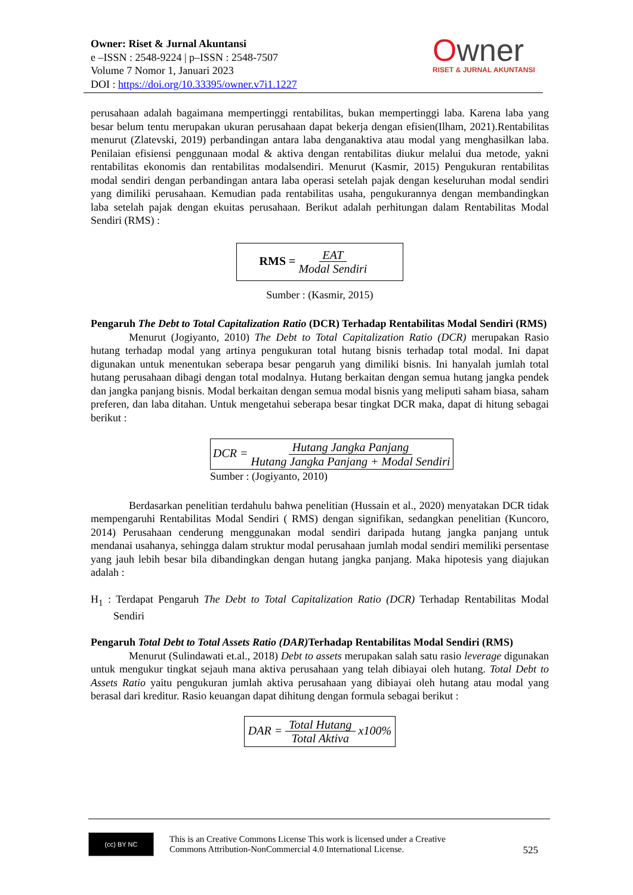Owner: Riset & Jurnal Akuntansi
e –ISSN : 2548-9224 | p–ISSN : 2548-7507
Volume 7 Nomor 1, Januari 2023
DOI : https://doi.org/10.33395/owner.v7i1.1227
Owner
RISET & JURNAL AKUNTANSI
perusahaan adalah bagaimana mempertinggi rentabilitas, bukan mempertinggi laba. Karena laba yang besar belum tentu merupakan ukuran perusahaan dapat bekerja dengan efisien(Ilham, 2021).Rentabilitas menurut (Zlatevski, 2019) perbandingan antara laba denganaktiva atau modal yang menghasilkan laba. Penilaian efisiensi penggunaan modal & aktiva dengan rentabilitas diukur melalui dua metode, yakni rentabilitas ekonomis dan rentabilitas modalsendiri. Menurut (Kasmir, 2015) Pengukuran rentabilitas modal sendiri dengan perbandingan antara laba operasi setelah pajak dengan keseluruhan modal sendiri yang dimiliki perusahaan. Kemudian pada rentabilitas usaha, pengukurannya dengan membandingkan laba setelah pajak dengan ekuitas perusahaan. Berikut adalah perhitungan dalam Rentabilitas Modal Sendiri (RMS) :
RMS = EAT Modal Sendiri
Sumber : (Kasmir, 2015)
Pengaruh The Debt to Total Capitalization Ratio (DCR) Terhadap Rentabilitas Modal Sendiri (RMS)
Menurut (Jogiyanto, 2010) The Debt to Total Capitalization Ratio (DCR) merupakan Rasio hutang terhadap modal yang artinya pengukuran total hutang bisnis terhadap total modal. Ini dapat digunakan untuk menentukan seberapa besar pengaruh yang dimiliki bisnis. Ini hanyalah jumlah total hutang perusahaan dibagi dengan total modalnya. Hutang berkaitan dengan semua hutang jangka pendek dan jangka panjang bisnis. Modal berkaitan dengan semua modal bisnis yang meliputi saham biasa, saham preferen, dan laba ditahan. Untuk mengetahui seberapa besar tingkat DCR maka, dapat di hitung sebagai berikut :
DCR = Hutang Jangka Panjang Hutang Jangka Panjang + Modal Sendiri
Sumber : (Jogiyanto, 2010)
Berdasarkan penelitian terdahulu bahwa penelitian (Hussain et al., 2020) menyatakan DCR tidak mempengaruhi Rentabilitas Modal Sendiri ( RMS) dengan signifikan, sedangkan penelitian (Kuncoro, 2014) Perusahaan cenderung menggunakan modal sendiri daripada hutang jangka panjang untuk mendanai usahanya, sehingga dalam struktur modal perusahaan jumlah modal sendiri memiliki persentase yang jauh lebih besar bila dibandingkan dengan hutang jangka panjang. Maka hipotesis yang diajukan adalah :
H<sub>1</sub> : Terdapat Pengaruh The Debt to Total Capitalization Ratio (DCR) Terhadap Rentabilitas Modal Sendiri
Pengaruh Total Debt to Total Assets Ratio (DAR) Terhadap Rentabilitas Modal Sendiri (RMS)
Menurut (Sulindawati et.al., 2018) Debt to assets merupakan salah satu rasio leverage digunakan untuk mengukur tingkat sejauh mana aktiva perusahaan yang telah dibiayai oleh hutang. Total Debt to Assets Ratio yaitu pengukuran jumlah aktiva perusahaan yang dibiayai oleh hutang atau modal yang berasal dari kreditur. Rasio keuangan dapat dihitung dengan formula sebagai berikut :
DAR = Total Hutang Total Aktiva x100%
(cc) BY NC
This is an Creative Commons License This work is licensed under a Creative
Commons Attribution-NonCommercial 4.0 International License.
525